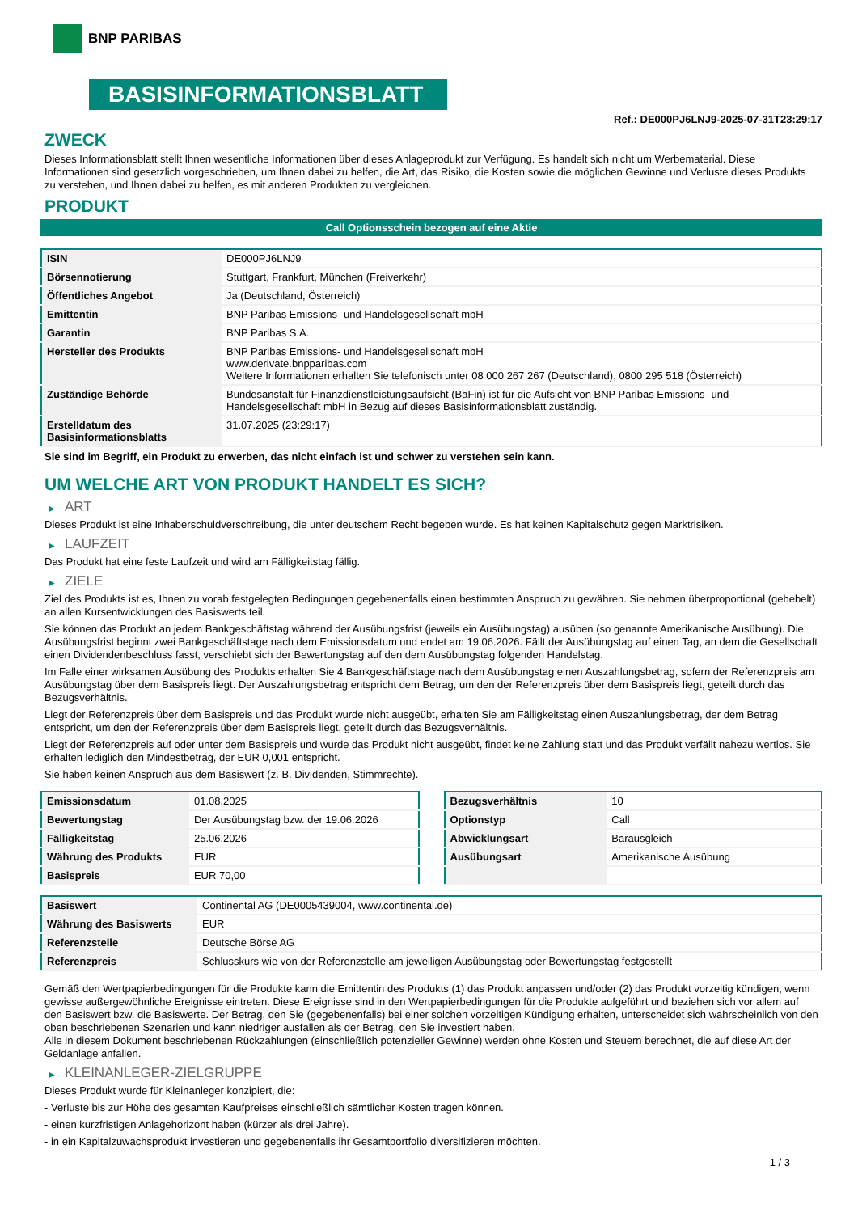BNP PARIBAS
BASISINFORMATIONSBLATT
Ref.: DE000PJ6LNJ9-2025-07-31T23:29:17
ZWECK
Dieses Informationsblatt stellt Ihnen wesentliche Informationen über dieses Anlageprodukt zur Verfügung. Es handelt sich nicht um Werbematerial. Diese Informationen sind gesetzlich vorgeschrieben, um Ihnen dabei zu helfen, die Art, das Risiko, die Kosten sowie die möglichen Gewinne und Verluste dieses Produkts zu verstehen, und Ihnen dabei zu helfen, es mit anderen Produkten zu vergleichen.
PRODUKT
Call Optionsschein bezogen auf eine Aktie
| ISIN | DE000PJ6LNJ9 |
| Börsennotierung | Stuttgart, Frankfurt, München (Freiverkehr) |
| Öffentliches Angebot | Ja (Deutschland, Österreich) |
| Emittentin | BNP Paribas Emissions- und Handelsgesellschaft mbH |
| Garantin | BNP Paribas S.A. |
| Hersteller des Produkts | BNP Paribas Emissions- und Handelsgesellschaft mbH www.derivate.bnpparibas.com Weitere Informationen erhalten Sie telefonisch unter 08 000 267 267 (Deutschland), 0800 295 518 (Österreich) |
| Zuständige Behörde | Bundesanstalt für Finanzdienstleistungsaufsicht (BaFin) ist für die Aufsicht von BNP Paribas Emissions- und Handelsgesellschaft mbH in Bezug auf dieses Basisinformationsblatt zuständig. |
| Erstelldatum des Basisinformationsblatts | 31.07.2025 (23:29:17) |
Sie sind im Begriff, ein Produkt zu erwerben, das nicht einfach ist und schwer zu verstehen sein kann.
UM WELCHE ART VON PRODUKT HANDELT ES SICH?
▶ ART
Dieses Produkt ist eine Inhaberschuldverschreibung, die unter deutschem Recht begeben wurde. Es hat keinen Kapitalschutz gegen Marktrisiken.
▶ LAUFZEIT
Das Produkt hat eine feste Laufzeit und wird am Fälligkeitstag fällig.
▶ ZIELE
Ziel des Produkts ist es, Ihnen zu vorab festgelegten Bedingungen gegebenenfalls einen bestimmten Anspruch zu gewähren. Sie nehmen überproportional (gehebelt) an allen Kursentwicklungen des Basiswerts teil.
Sie können das Produkt an jedem Bankgeschäftstag während der Ausübungsfrist (jeweils ein Ausübungstag) ausüben (so genannte Amerikanische Ausübung). Die Ausübungsfrist beginnt zwei Bankgeschäftstage nach dem Emissionsdatum und endet am 19.06.2026. Fällt der Ausübungstag auf einen Tag, an dem die Gesellschaft einen Dividendenbeschluss fasst, verschiebt sich der Bewertungstag auf den dem Ausübungstag folgenden Handelstag.
Im Falle einer wirksamen Ausübung des Produkts erhalten Sie 4 Bankgeschäftstage nach dem Ausübungstag einen Auszahlungsbetrag, sofern der Referenzpreis am Ausübungstag über dem Basispreis liegt. Der Auszahlungsbetrag entspricht dem Betrag, um den der Referenzpreis über dem Basispreis liegt, geteilt durch das Bezugsverhältnis.
Liegt der Referenzpreis über dem Basispreis und das Produkt wurde nicht ausgeübt, erhalten Sie am Fälligkeitstag einen Auszahlungsbetrag, der dem Betrag entspricht, um den der Referenzpreis über dem Basispreis liegt, geteilt durch das Bezugsverhältnis.
Liegt der Referenzpreis auf oder unter dem Basispreis und wurde das Produkt nicht ausgeübt, findet keine Zahlung statt und das Produkt verfällt nahezu wertlos. Sie erhalten lediglich den Mindestbetrag, der EUR 0,001 entspricht.
Sie haben keinen Anspruch aus dem Basiswert (z. B. Dividenden, Stimmrechte).
| Emissionsdatum | 01.08.2025 |
| Bewertungstag | Der Ausübungstag bzw. der 19.06.2026 |
| Fälligkeitstag | 25.06.2026 |
| Währung des Produkts | EUR |
| Basispreis | EUR 70,00 |
| Bezugsverhältnis | 10 |
| Optionstyp | Call |
| Abwicklungsart | Barausgleich |
| Ausübungsart | Amerikanische Ausübung |
| Basiswert | Continental AG (DE0005439004, www.continental.de) |
| Währung des Basiswerts | EUR |
| Referenzstelle | Deutsche Börse AG |
| Referenzpreis | Schlusskurs wie von der Referenzstelle am jeweiligen Ausübungstag oder Bewertungstag festgestellt |
Gemäß den Wertpapierbedingungen für die Produkte kann die Emittentin des Produkts (1) das Produkt anpassen und/oder (2) das Produkt vorzeitig kündigen, wenn gewisse außergewöhnliche Ereignisse eintreten. Diese Ereignisse sind in den Wertpapierbedingungen für die Produkte aufgeführt und beziehen sich vor allem auf den Basiswert bzw. die Basiswerte. Der Betrag, den Sie (gegebenenfalls) bei einer solchen vorzeitigen Kündigung erhalten, unterscheidet sich wahrscheinlich von den oben beschriebenen Szenarien und kann niedriger ausfallen als der Betrag, den Sie investiert haben.
Alle in diesem Dokument beschriebenen Rückzahlungen (einschließlich potenzieller Gewinne) werden ohne Kosten und Steuern berechnet, die auf diese Art der Geldanlage anfallen.
▶ KLEINANLEGER-ZIELGRUPPE
Dieses Produkt wurde für Kleinanleger konzipiert, die:
- Verluste bis zur Höhe des gesamten Kaufpreises einschließlich sämtlicher Kosten tragen können.
- einen kurzfristigen Anlagehorizont haben (kürzer als drei Jahre).
- in ein Kapitalzuwachsprodukt investieren und gegebenenfalls ihr Gesamtportfolio diversifizieren möchten.
1 / 3